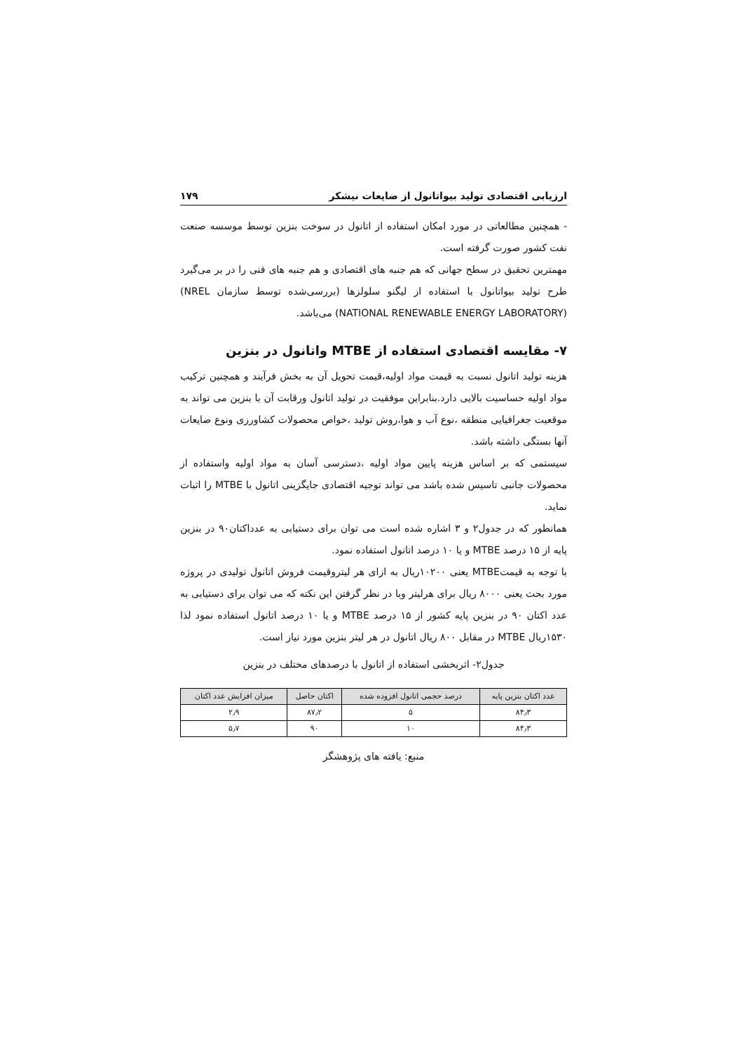ارزیابی اقتصادی تولید بیواتانول از ضایعات نیشکر ۱۷۹
- همچنین مطالعاتی در مورد امکان استفاده از اتانول در سوخت بنزین توسط موسسه صنعت نفت کشور صورت گرفته است.
مهمترین تحقیق در سطح جهانی که هم جنبه های اقتصادی و هم جنبه های فنی را در بر می‌گیرد طرح تولید بیواتانول با استفاده از لیگنو سلولزها (بررسی‌شده توسط سازمان NREL) (NATIONAL RENEWABLE ENERGY LABORATORY) می‌باشد.
۷- مقایسه اقتصادی استفاده از MTBE واتانول در بنزین
هزینه تولید اتانول نسبت به قیمت مواد اولیه،قیمت تحویل آن به بخش فرآیند و همچنین ترکیب مواد اولیه حساسیت بالایی دارد.بنابراین موفقیت در تولید اتانول ورقابت آن با بنزین می تواند به موقعیت جغرافیایی منطقه ،نوع آب و هوا،روش تولید ،خواص محصولات کشاورزی ونوع ضایعات آنها بستگی داشته باشد.
سیستمی که بر اساس هزینه پایین مواد اولیه ،دسترسی آسان به مواد اولیه واستفاده از محصولات جانبی تاسیس شده باشد می تواند توجیه اقتصادی جایگزینی اتانول با MTBE را اثبات نماید.
همانطور که در جدول۲ و ۳ اشاره شده است می توان برای دستیابی به عدداکتان۹۰ در بنزین پایه از ۱۵ درصد MTBE و یا ۱۰ درصد اتانول استفاده نمود.
با توجه به قیمتMTBE یعنی ۱۰۲۰۰ریال به ازای هر لیتروقیمت فروش اتانول تولیدی در پروژه مورد بحث یعنی ۸۰۰۰ ریال برای هرلیتر وبا در نظر گرفتن این نکته که می توان برای دستیابی به عدد اکتان ۹۰ در بنزین پایه کشور از ۱۵ درصد MTBE و یا ۱۰ درصد اتانول استفاده نمود لذا ۱۵۳۰ریال MTBE در مقابل ۸۰۰ ریال اتانول در هر لیتر بنزین مورد نیاز است.
جدول۲- اثربخشی استفاده از اتانول با درصدهای مختلف در بنزین
| عدد اکتان بنزین پایه | درصد حجمی اتانول افزوده شده | اکتان حاصل | میزان افزایش عدد اکتان |
| --- | --- | --- | --- |
| ۸۴٫۳ | ۵ | ۸۷٫۲ | ۲٫۹ |
| ۸۴٫۳ | ۱۰ | ۹۰ | ۵٫۷ |
منبع: یافته های پژوهشگر